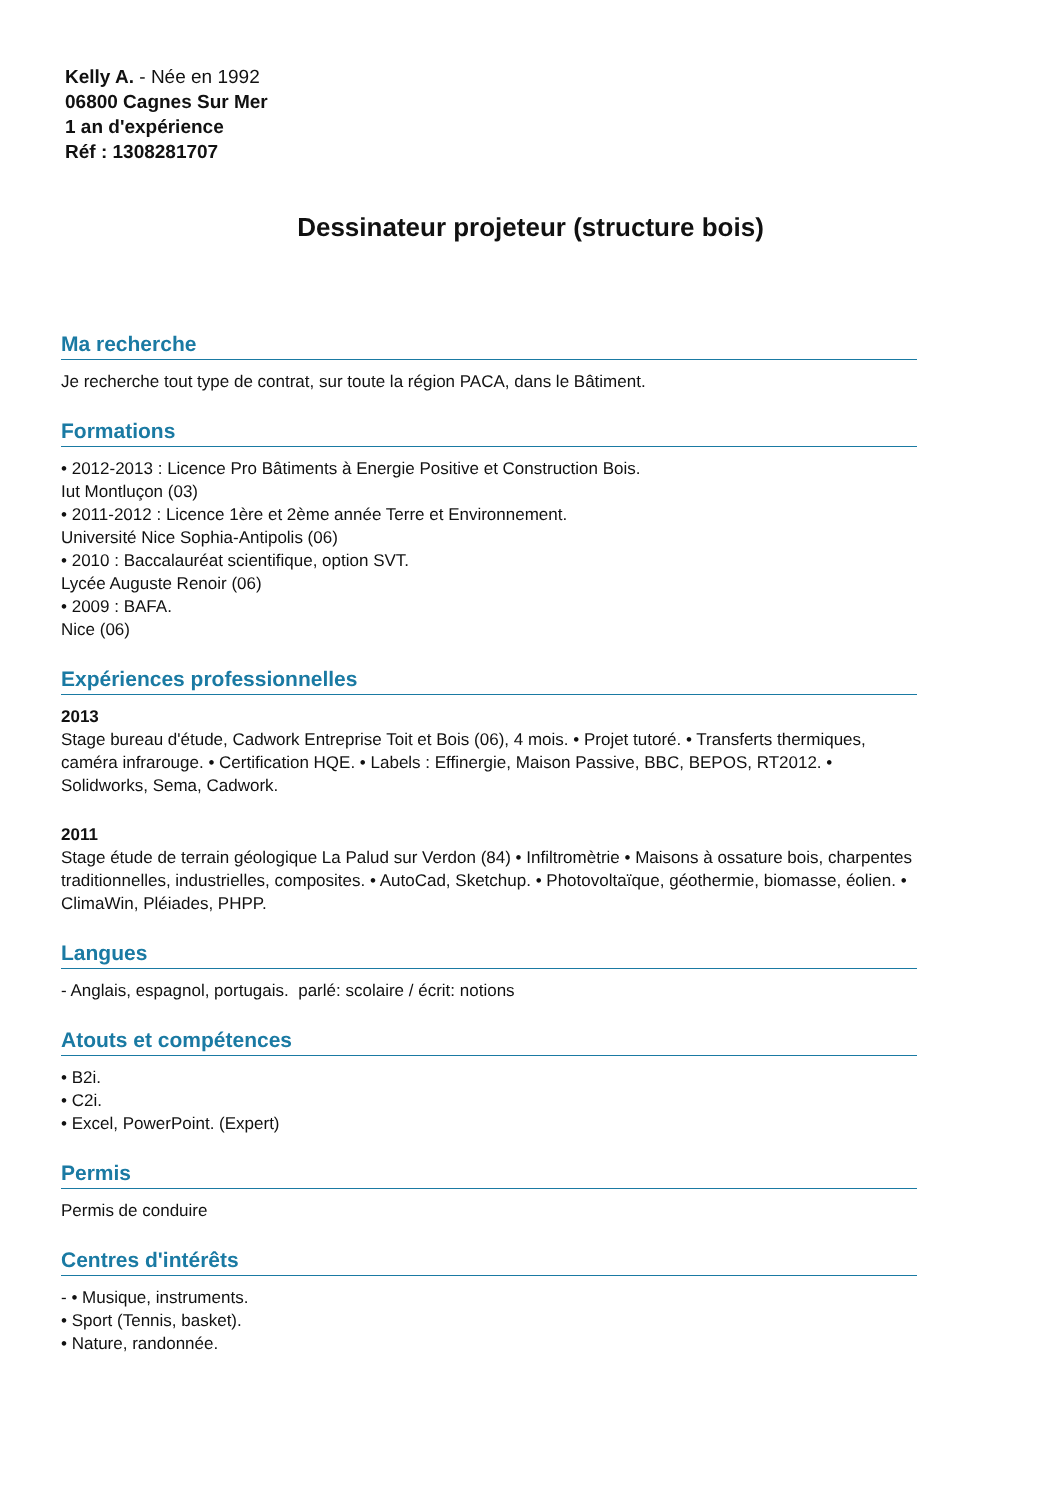Kelly A. - Née en 1992
06800 Cagnes Sur Mer
1 an d'expérience
Réf : 1308281707
Dessinateur projeteur (structure bois)
Ma recherche
Je recherche tout type de contrat, sur toute la région PACA, dans le Bâtiment.
Formations
• 2012-2013 : Licence Pro Bâtiments à Energie Positive et Construction Bois.
Iut Montluçon (03)
• 2011-2012 : Licence 1ère et 2ème année Terre et Environnement.
Université Nice Sophia-Antipolis (06)
• 2010 : Baccalauréat scientifique, option SVT.
Lycée Auguste Renoir (06)
• 2009 : BAFA.
Nice (06)
Expériences professionnelles
2013
Stage bureau d'étude, Cadwork Entreprise Toit et Bois (06), 4 mois. • Projet tutoré. • Transferts thermiques, caméra infrarouge. • Certification HQE. • Labels : Effinergie, Maison Passive, BBC, BEPOS, RT2012. • Solidworks, Sema, Cadwork.
2011
Stage étude de terrain géologique La Palud sur Verdon (84) • Infiltromètrie • Maisons à ossature bois, charpentes traditionnelles, industrielles, composites. • AutoCad, Sketchup. • Photovoltaïque, géothermie, biomasse, éolien. • ClimaWin, Pléiades, PHPP.
Langues
- Anglais, espagnol, portugais. parlé: scolaire / écrit: notions
Atouts et compétences
• B2i.
• C2i.
• Excel, PowerPoint. (Expert)
Permis
Permis de conduire
Centres d'intérêts
- • Musique, instruments.
• Sport (Tennis, basket).
• Nature, randonnée.